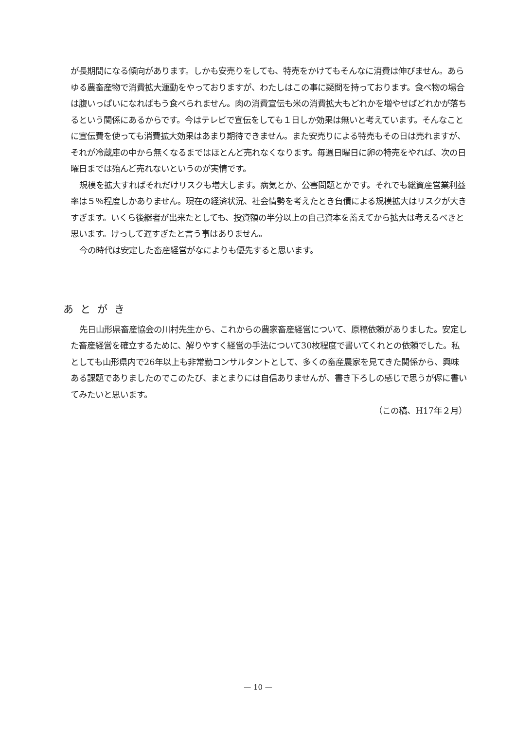が長期間になる傾向があります。しかも安売りをしても、特売をかけてもそんなに消費は伸びません。あらゆる農畜産物で消費拡大運動をやっておりますが、わたしはこの事に疑問を持っております。食べ物の場合は腹いっぱいになればもう食べられません。肉の消費宣伝も米の消費拡大もどれかを増やせばどれかが落ちるという関係にあるからです。今はテレビで宣伝をしても１日しか効果は無いと考えています。そんなことに宣伝費を使っても消費拡大効果はあまり期待できません。また安売りによる特売もその日は売れますが、それが冷蔵庫の中から無くなるまではほとんど売れなくなります。毎週日曜日に卵の特売をやれば、次の日曜日までは殆んど売れないというのが実情です。
規模を拡大すればそれだけリスクも増大します。病気とか、公害問題とかです。それでも総資産営業利益率は５％程度しかありません。現在の経済状況、社会情勢を考えたとき負債による規模拡大はリスクが大きすぎます。いくら後継者が出来たとしても、投資額の半分以上の自己資本を蓄えてから拡大は考えるべきと思います。けっして遅すぎたと言う事はありません。
今の時代は安定した畜産経営がなによりも優先すると思います。
あとがき
先日山形県畜産協会の川村先生から、これからの農家畜産経営について、原稿依頼がありました。安定した畜産経営を確立するために、解りやすく経営の手法について30枚程度で書いてくれとの依頼でした。私としても山形県内で26年以上も非常勤コンサルタントとして、多くの畜産農家を見てきた関係から、興味ある課題でありましたのでこのたび、まとまりには自信ありませんが、書き下ろしの感じで思うが侭に書いてみたいと思います。
（この稿、H17年２月）
— 10 —